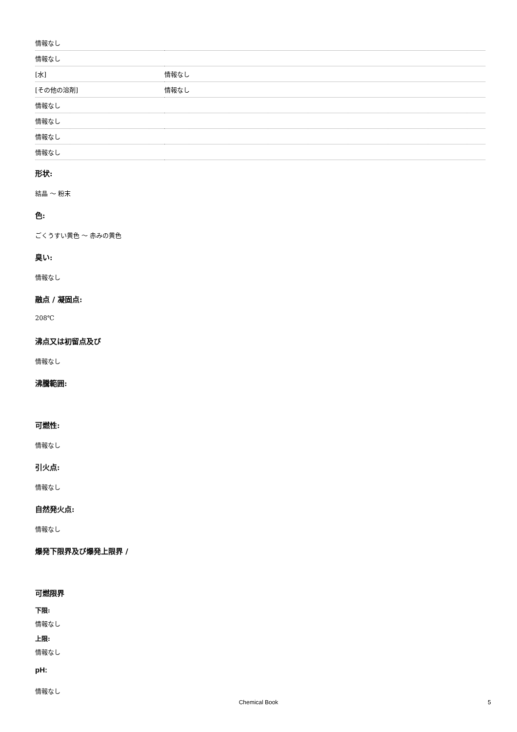| 情報なし | |
| 情報なし | |
| [水] | 情報なし |
| [その他の溶剤] | 情報なし |
| 情報なし | |
| 情報なし | |
| 情報なし | |
| 情報なし | |
形状:
結晶 ～ 粉末
色:
ごくうすい黄色 ～ 赤みの黄色
臭い:
情報なし
融点 / 凝固点:
208℃
沸点又は初留点及び
情報なし
沸騰範囲:
可燃性:
情報なし
引火点:
情報なし
自然発火点:
情報なし
爆発下限界及び爆発上限界 /
可燃限界
下限:
情報なし
上限:
情報なし
pH:
情報なし
Chemical Book 5